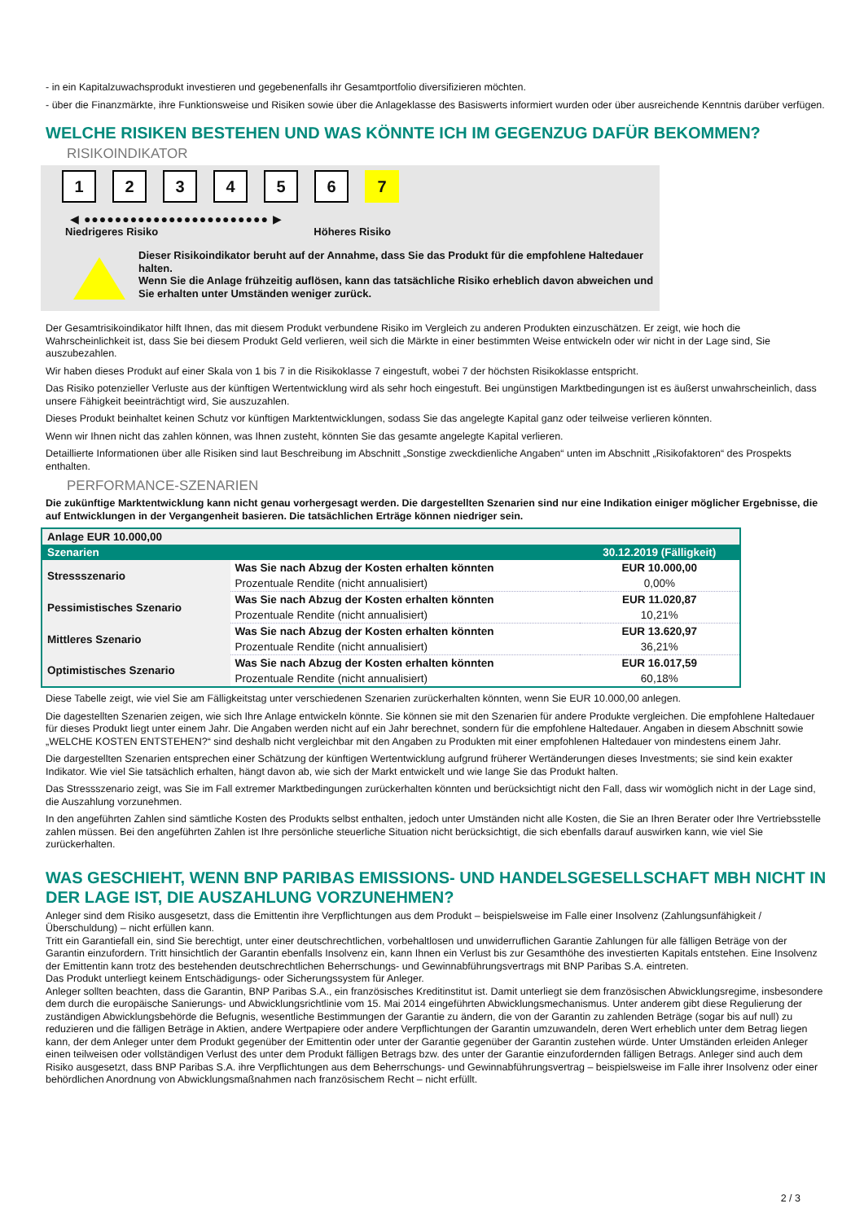- in ein Kapitalzuwachsprodukt investieren und gegebenenfalls ihr Gesamtportfolio diversifizieren möchten.
- über die Finanzmärkte, ihre Funktionsweise und Risiken sowie über die Anlageklasse des Basiswerts informiert wurden oder über ausreichende Kenntnis darüber verfügen.
WELCHE RISIKEN BESTEHEN UND WAS KÖNNTE ICH IM GEGENZUG DAFÜR BEKOMMEN?
RISIKOINDIKATOR
1 2 3 4 5 6 7
◀ ●●●●●●●●●●●●●●●●●●●●●●●● ▶
Niedrigeres Risiko Höheres Risiko
Dieser Risikoindikator beruht auf der Annahme, dass Sie das Produkt für die empfohlene Haltedauer halten.
Wenn Sie die Anlage frühzeitig auflösen, kann das tatsächliche Risiko erheblich davon abweichen und Sie erhalten unter Umständen weniger zurück.
Der Gesamtrisikoindikator hilft Ihnen, das mit diesem Produkt verbundene Risiko im Vergleich zu anderen Produkten einzuschätzen. Er zeigt, wie hoch die Wahrscheinlichkeit ist, dass Sie bei diesem Produkt Geld verlieren, weil sich die Märkte in einer bestimmten Weise entwickeln oder wir nicht in der Lage sind, Sie auszubezahlen.
Wir haben dieses Produkt auf einer Skala von 1 bis 7 in die Risikoklasse 7 eingestuft, wobei 7 der höchsten Risikoklasse entspricht.
Das Risiko potenzieller Verluste aus der künftigen Wertentwicklung wird als sehr hoch eingestuft. Bei ungünstigen Marktbedingungen ist es äußerst unwahrscheinlich, dass unsere Fähigkeit beeinträchtigt wird, Sie auszuzahlen.
Dieses Produkt beinhaltet keinen Schutz vor künftigen Marktentwicklungen, sodass Sie das angelegte Kapital ganz oder teilweise verlieren könnten.
Wenn wir Ihnen nicht das zahlen können, was Ihnen zusteht, könnten Sie das gesamte angelegte Kapital verlieren.
Detaillierte Informationen über alle Risiken sind laut Beschreibung im Abschnitt „Sonstige zweckdienliche Angaben“ unten im Abschnitt „Risikofaktoren“ des Prospekts enthalten.
PERFORMANCE-SZENARIEN
Die zukünftige Marktentwicklung kann nicht genau vorhergesagt werden. Die dargestellten Szenarien sind nur eine Indikation einiger möglicher Ergebnisse, die auf Entwicklungen in der Vergangenheit basieren. Die tatsächlichen Erträge können niedriger sein.
| Anlage EUR 10.000,00 | | |
| Szenarien | | 30.12.2019 (Fälligkeit) |
| Stressszenario | Was Sie nach Abzug der Kosten erhalten könnten | EUR 10.000,00 |
| | Prozentuale Rendite (nicht annualisiert) | 0,00% |
| Pessimistisches Szenario | Was Sie nach Abzug der Kosten erhalten könnten | EUR 11.020,87 |
| | Prozentuale Rendite (nicht annualisiert) | 10,21% |
| Mittleres Szenario | Was Sie nach Abzug der Kosten erhalten könnten | EUR 13.620,97 |
| | Prozentuale Rendite (nicht annualisiert) | 36,21% |
| Optimistisches Szenario | Was Sie nach Abzug der Kosten erhalten könnten | EUR 16.017,59 |
| | Prozentuale Rendite (nicht annualisiert) | 60,18% |
Diese Tabelle zeigt, wie viel Sie am Fälligkeitstag unter verschiedenen Szenarien zurückerhalten könnten, wenn Sie EUR 10.000,00 anlegen.
Die dagestellten Szenarien zeigen, wie sich Ihre Anlage entwickeln könnte. Sie können sie mit den Szenarien für andere Produkte vergleichen. Die empfohlene Haltedauer für dieses Produkt liegt unter einem Jahr. Die Angaben werden nicht auf ein Jahr berechnet, sondern für die empfohlene Haltedauer. Angaben in diesem Abschnitt sowie „WELCHE KOSTEN ENTSTEHEN?“ sind deshalb nicht vergleichbar mit den Angaben zu Produkten mit einer empfohlenen Haltedauer von mindestens einem Jahr.
Die dargestellten Szenarien entsprechen einer Schätzung der künftigen Wertentwicklung aufgrund früherer Wertänderungen dieses Investments; sie sind kein exakter Indikator. Wie viel Sie tatsächlich erhalten, hängt davon ab, wie sich der Markt entwickelt und wie lange Sie das Produkt halten.
Das Stressszenario zeigt, was Sie im Fall extremer Marktbedingungen zurückerhalten könnten und berücksichtigt nicht den Fall, dass wir womöglich nicht in der Lage sind, die Auszahlung vorzunehmen.
In den angeführten Zahlen sind sämtliche Kosten des Produkts selbst enthalten, jedoch unter Umständen nicht alle Kosten, die Sie an Ihren Berater oder Ihre Vertriebsstelle zahlen müssen. Bei den angeführten Zahlen ist Ihre persönliche steuerliche Situation nicht berücksichtigt, die sich ebenfalls darauf auswirken kann, wie viel Sie zurückerhalten.
WAS GESCHIEHT, WENN BNP PARIBAS EMISSIONS- UND HANDELSGESELLSCHAFT MBH NICHT IN DER LAGE IST, DIE AUSZAHLUNG VORZUNEHMEN?
Anleger sind dem Risiko ausgesetzt, dass die Emittentin ihre Verpflichtungen aus dem Produkt – beispielsweise im Falle einer Insolvenz (Zahlungsunfähigkeit / Überschuldung) – nicht erfüllen kann.
Tritt ein Garantiefall ein, sind Sie berechtigt, unter einer deutschrechtlichen, vorbehaltlosen und unwiderruflichen Garantie Zahlungen für alle fälligen Beträge von der Garantin einzufordern. Tritt hinsichtlich der Garantin ebenfalls Insolvenz ein, kann Ihnen ein Verlust bis zur Gesamthöhe des investierten Kapitals entstehen. Eine Insolvenz der Emittentin kann trotz des bestehenden deutschrechtlichen Beherrschungs- und Gewinnabführungsvertrags mit BNP Paribas S.A. eintreten.
Das Produkt unterliegt keinem Entschädigungs- oder Sicherungssystem für Anleger.
Anleger sollten beachten, dass die Garantin, BNP Paribas S.A., ein französisches Kreditinstitut ist. Damit unterliegt sie dem französischen Abwicklungsregime, insbesondere dem durch die europäische Sanierungs- und Abwicklungsrichtlinie vom 15. Mai 2014 eingeführten Abwicklungsmechanismus. Unter anderem gibt diese Regulierung der zuständigen Abwicklungsbehörde die Befugnis, wesentliche Bestimmungen der Garantie zu ändern, die von der Garantin zu zahlenden Beträge (sogar bis auf null) zu reduzieren und die fälligen Beträge in Aktien, andere Wertpapiere oder andere Verpflichtungen der Garantin umzuwandeln, deren Wert erheblich unter dem Betrag liegen kann, der dem Anleger unter dem Produkt gegenüber der Emittentin oder unter der Garantie gegenüber der Garantin zustehen würde. Unter Umständen erleiden Anleger einen teilweisen oder vollständigen Verlust des unter dem Produkt fälligen Betrags bzw. des unter der Garantie einzufordernden fälligen Betrags. Anleger sind auch dem Risiko ausgesetzt, dass BNP Paribas S.A. ihre Verpflichtungen aus dem Beherrschungs- und Gewinnabführungsvertrag – beispielsweise im Falle ihrer Insolvenz oder einer behördlichen Anordnung von Abwicklungsmaßnahmen nach französischem Recht – nicht erfüllt.
2 / 3